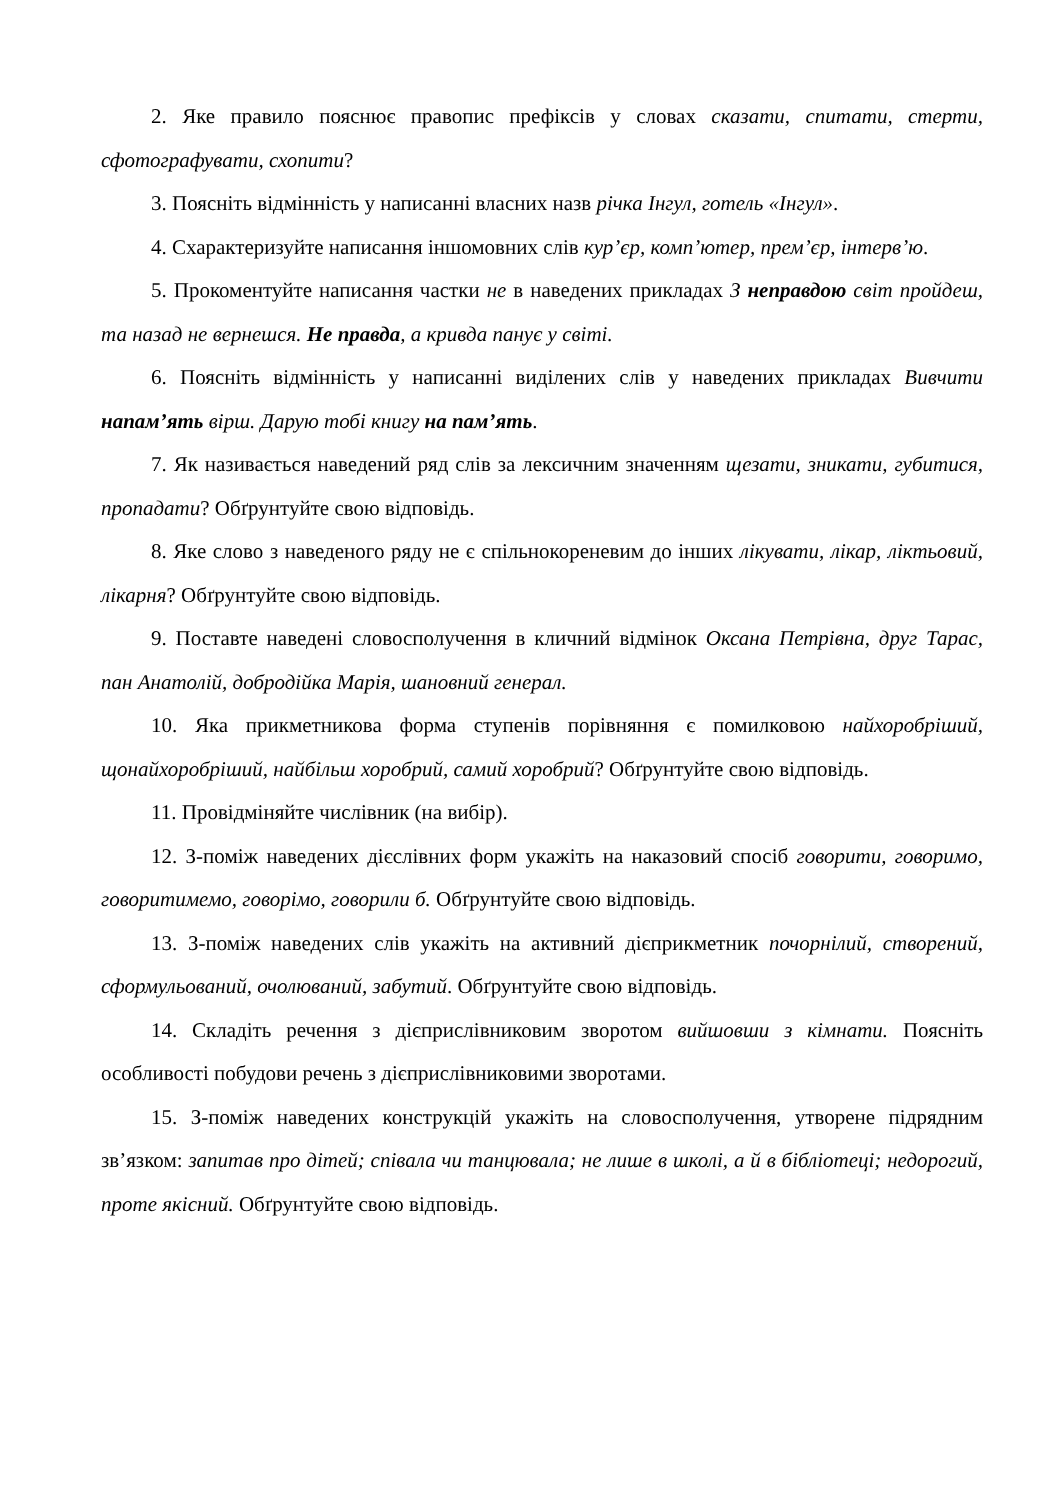2. Яке правило пояснює правопис префіксів у словах сказати, спитати, стерти, сфотографувати, схопити?
3. Поясніть відмінність у написанні власних назв річка Інгул, готель «Інгул».
4. Схарактеризуйте написання іншомовних слів кур’єр, комп’ютер, прем’єр, інтерв’ю.
5. Прокоментуйте написання частки не в наведених прикладах З неправдою світ пройдеш, та назад не вернешся. Не правда, а кривда панує у світі.
6. Поясніть відмінність у написанні виділених слів у наведених прикладах Вивчити напам’ять вірш. Дарую тобі книгу на пам’ять.
7. Як називається наведений ряд слів за лексичним значенням щезати, зникати, губитися, пропадати? Обґрунтуйте свою відповідь.
8. Яке слово з наведеного ряду не є спільнокореневим до інших лікувати, лікар, ліктьовий, лікарня? Обґрунтуйте свою відповідь.
9. Поставте наведені словосполучення в кличний відмінок Оксана Петрівна, друг Тарас, пан Анатолій, добродійка Марія, шановний генерал.
10. Яка прикметникова форма ступенів порівняння є помилковою найхоробріший, щонайхоробріший, найбільш хоробрий, самий хоробрий? Обґрунтуйте свою відповідь.
11. Провідміняйте числівник (на вибір).
12. З-поміж наведених дієслівних форм укажіть на наказовий спосіб говорити, говоримо, говоритимемо, говорімо, говорили б. Обґрунтуйте свою відповідь.
13. З-поміж наведених слів укажіть на активний дієприкметник почорнілий, створений, сформульований, очолюваний, забутий. Обґрунтуйте свою відповідь.
14. Складіть речення з дієприслівниковим зворотом вийшовши з кімнати. Поясніть особливості побудови речень з дієприслівниковими зворотами.
15. З-поміж наведених конструкцій укажіть на словосполучення, утворене підрядним зв’язком: запитав про дітей; співала чи танцювала; не лише в школі, а й в бібліотеці; недорогий, проте якісний. Обґрунтуйте свою відповідь.